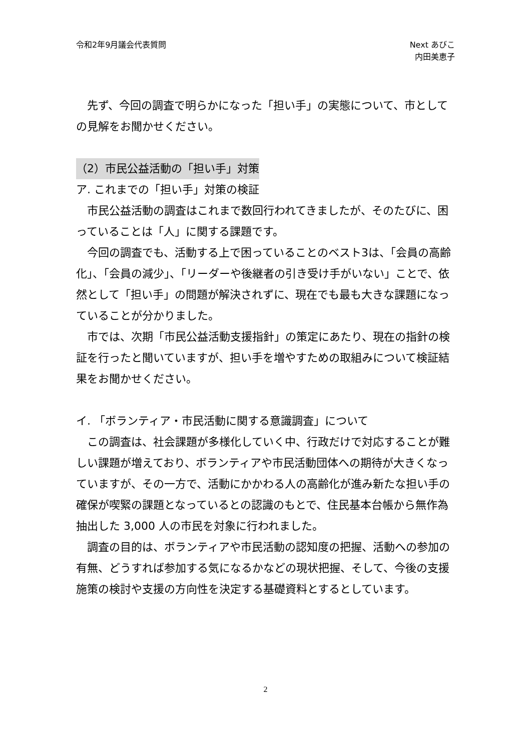令和2年9月議会代表質問 Next あびこ
内田美恵子
　先ず、今回の調査で明らかになった「担い手」の実態について、市としての見解をお聞かせください。
（2）市民公益活動の「担い手」対策
ア. これまでの「担い手」対策の検証
　市民公益活動の調査はこれまで数回行われてきましたが、そのたびに、困っていることは「人」に関する課題です。
　今回の調査でも、活動する上で困っていることのベスト3は、「会員の高齢化」、「会員の減少」、「リーダーや後継者の引き受け手がいない」ことで、依然として「担い手」の問題が解決されずに、現在でも最も大きな課題になっていることが分かりました。
　市では、次期「市民公益活動支援指針」の策定にあたり、現在の指針の検証を行ったと聞いていますが、担い手を増やすための取組みについて検証結果をお聞かせください。
イ. 「ボランティア・市民活動に関する意識調査」について
　この調査は、社会課題が多様化していく中、行政だけで対応することが難しい課題が増えており、ボランティアや市民活動団体への期待が大きくなっていますが、その一方で、活動にかかわる人の高齢化が進み新たな担い手の確保が喫緊の課題となっているとの認識のもとで、住民基本台帳から無作為抽出した 3,000 人の市民を対象に行われました。
　調査の目的は、ボランティアや市民活動の認知度の把握、活動への参加の有無、どうすれば参加する気になるかなどの現状把握、そして、今後の支援施策の検討や支援の方向性を決定する基礎資料とするとしています。
2